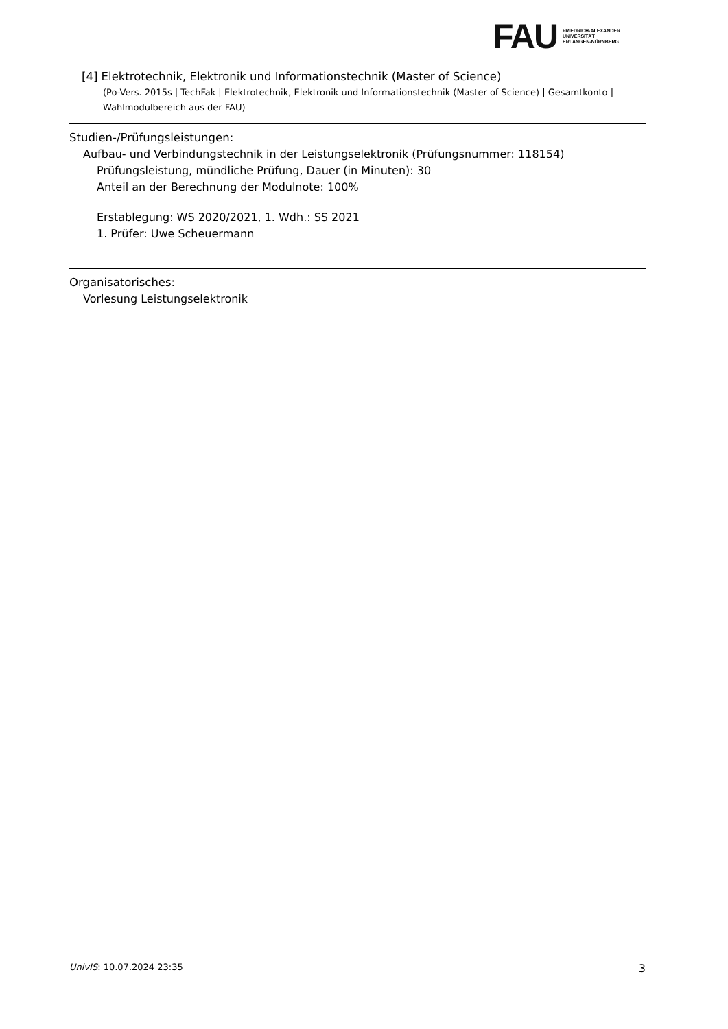FAU
FRIEDRICH-ALEXANDER
UNIVERSITÄT
ERLANGEN-NÜRNBERG
[4] Elektrotechnik, Elektronik und Informationstechnik (Master of Science)
(Po-Vers. 2015s | TechFak | Elektrotechnik, Elektronik und Informationstechnik (Master of Science) | Gesamtkonto | Wahlmodulbereich aus der FAU)
Studien-/Prüfungsleistungen:
Aufbau- und Verbindungstechnik in der Leistungselektronik (Prüfungsnummer: 118154)
Prüfungsleistung, mündliche Prüfung, Dauer (in Minuten): 30
Anteil an der Berechnung der Modulnote: 100%
Erstablegung: WS 2020/2021, 1. Wdh.: SS 2021
1. Prüfer: Uwe Scheuermann
Organisatorisches:
Vorlesung Leistungselektronik
UnivIS: 10.07.2024 23:35 3